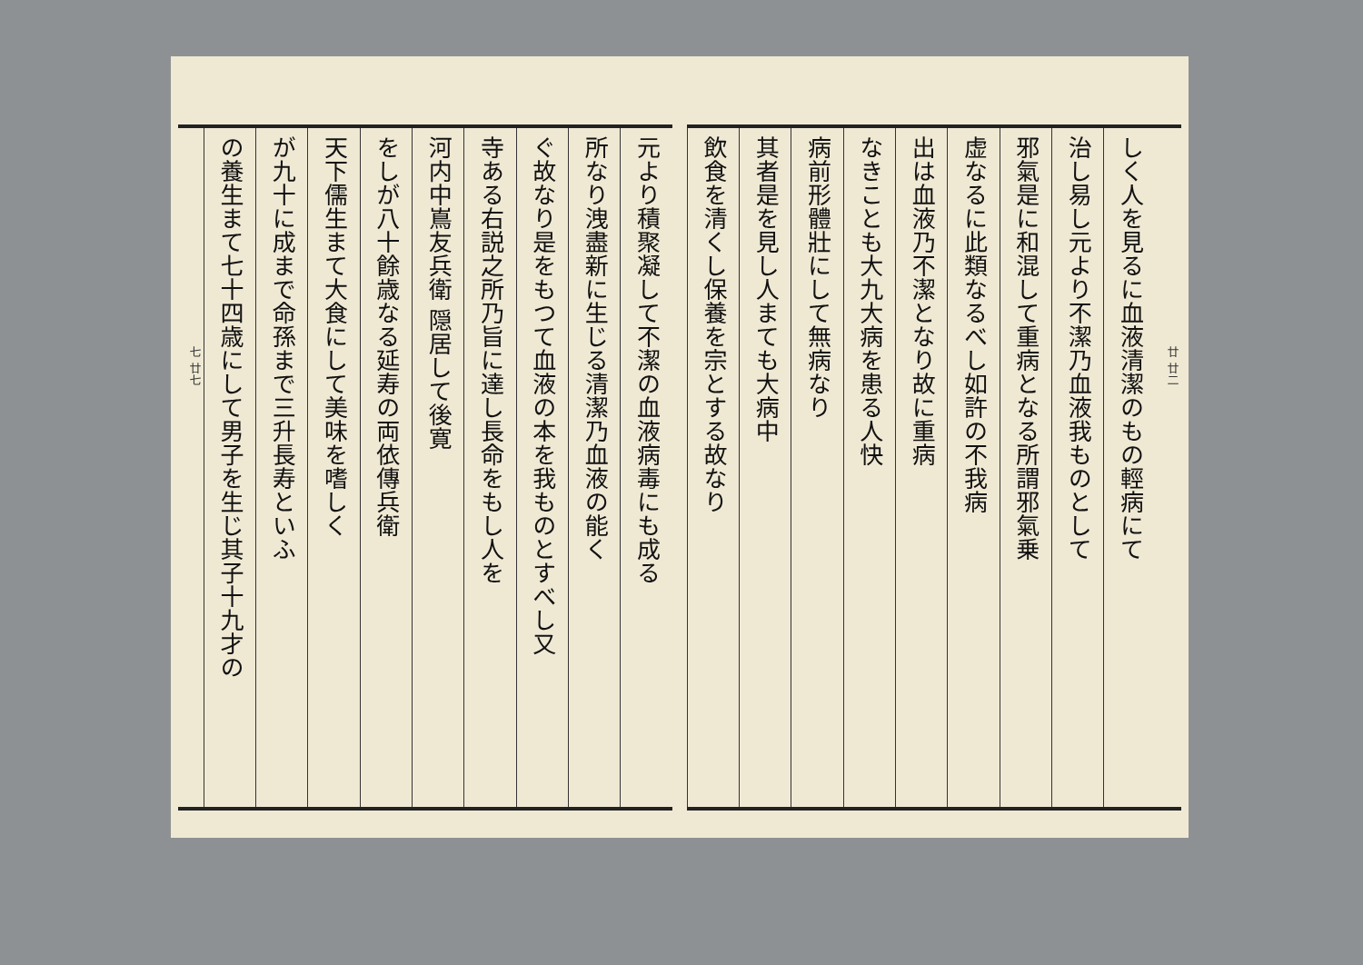元より積聚凝して不潔の血液病毒にも成る
所なり洩盡新に生じる清潔乃血液の能く
ぐ故なり是をもつて血液の本を我ものとすべし又
寺ある右説之所乃旨に達し長命をもし人を
河内中嶌友兵衛 隠居して後寛
をしが八十餘歳なる延寿の両依傳兵衛
天下儒生まて大食にして美味を嗜しく
が九十に成まで命孫まで三升長寿といふ
の養生まて七十四歳にして男子を生じ其子十九才の
七 廿七
廿 廿二
しく人を見るに血液清潔のもの輕病にて
治し易し元より不潔乃血液我ものとして
邪氣是に和混して重病となる所謂邪氣乗
虚なるに此類なるべし如許の不我病
出は血液乃不潔となり故に重病
なきことも大九大病を患る人快
病前形體壯にして無病なり
其者是を見し人まても大病中
飲食を清くし保養を宗とする故なり